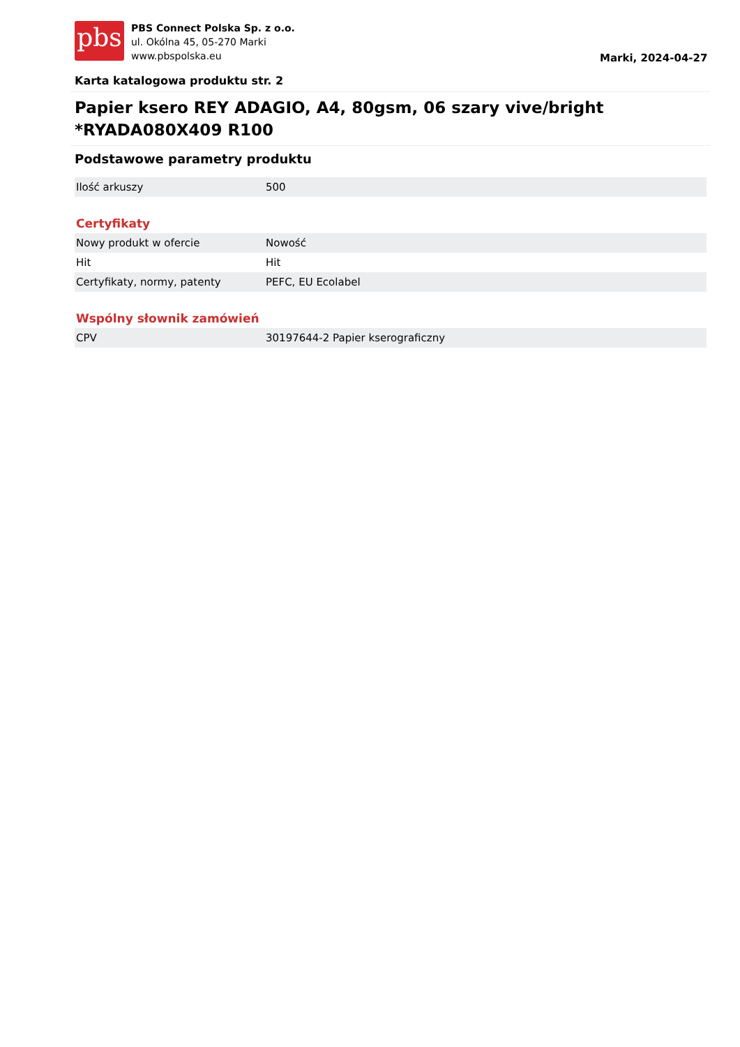pbs
PBS Connect Polska Sp. z o.o.
ul. Okólna 45, 05-270 Marki
www.pbspolska.eu
Marki, 2024-04-27
Karta katalogowa produktu str. 2
Papier ksero REY ADAGIO, A4, 80gsm, 06 szary vive/bright *RYADA080X409 R100
Podstawowe parametry produktu
| Ilość arkuszy | 500 |
Certyfikaty
| Nowy produkt w ofercie | Nowość |
| Hit | Hit |
| Certyfikaty, normy, patenty | PEFC, EU Ecolabel |
Wspólny słownik zamówień
| CPV | 30197644-2 Papier kserograficzny |